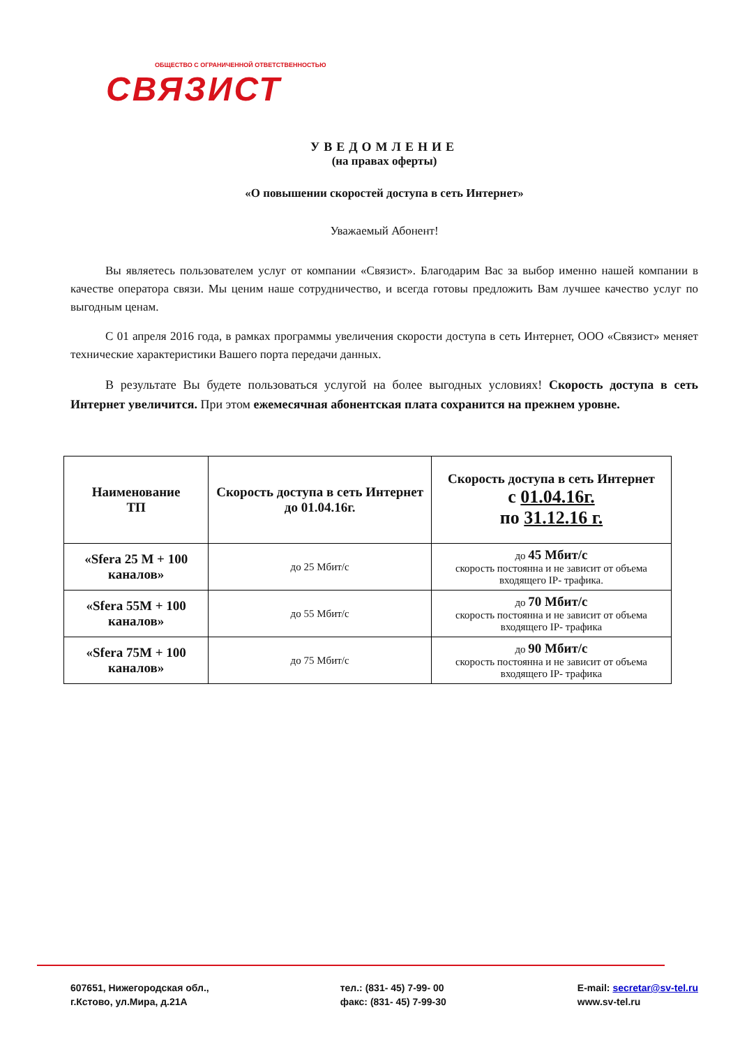ОБЩЕСТВО С ОГРАНИЧЕННОЙ ОТВЕТСТВЕННОСТЬЮ
СВЯЗИСТ
УВЕДОМЛЕНИЕ
(на правах оферты)
«О повышении скоростей доступа в сеть Интернет»
Уважаемый Абонент!
Вы являетесь пользователем услуг от компании «Связист». Благодарим Вас за выбор именно нашей компании в качестве оператора связи. Мы ценим наше сотрудничество, и всегда готовы предложить Вам лучшее качество услуг по выгодным ценам.
С 01 апреля 2016 года, в рамках программы увеличения скорости доступа в сеть Интернет, ООО «Связист» меняет технические характеристики Вашего порта передачи данных.
В результате Вы будете пользоваться услугой на более выгодных условиях! Скорость доступа в сеть Интернет увеличится. При этом ежемесячная абонентская плата сохранится на прежнем уровне.
| Наименование ТП | Скорость доступа в сеть Интернет до 01.04.16г. | Скорость доступа в сеть Интернет с 01.04.16г. по 31.12.16 г. |
| --- | --- | --- |
| «Sfera 25 M + 100 каналов» | до 25 Мбит/с | до 45 Мбит/с скорость постоянна и не зависит от объема входящего IP- трафика. |
| «Sfera 55M + 100 каналов» | до 55 Мбит/с | до 70 Мбит/с скорость постоянна и не зависит от объема входящего IP- трафика |
| «Sfera 75M + 100 каналов» | до 75 Мбит/с | до 90 Мбит/с скорость постоянна и не зависит от объема входящего IP- трафика |
607651, Нижегородская обл.,
г.Кстово, ул.Мира, д.21А
тел.: (831- 45) 7-99- 00
факс: (831- 45) 7-99-30
E-mail: secretar@sv-tel.ru
www.sv-tel.ru